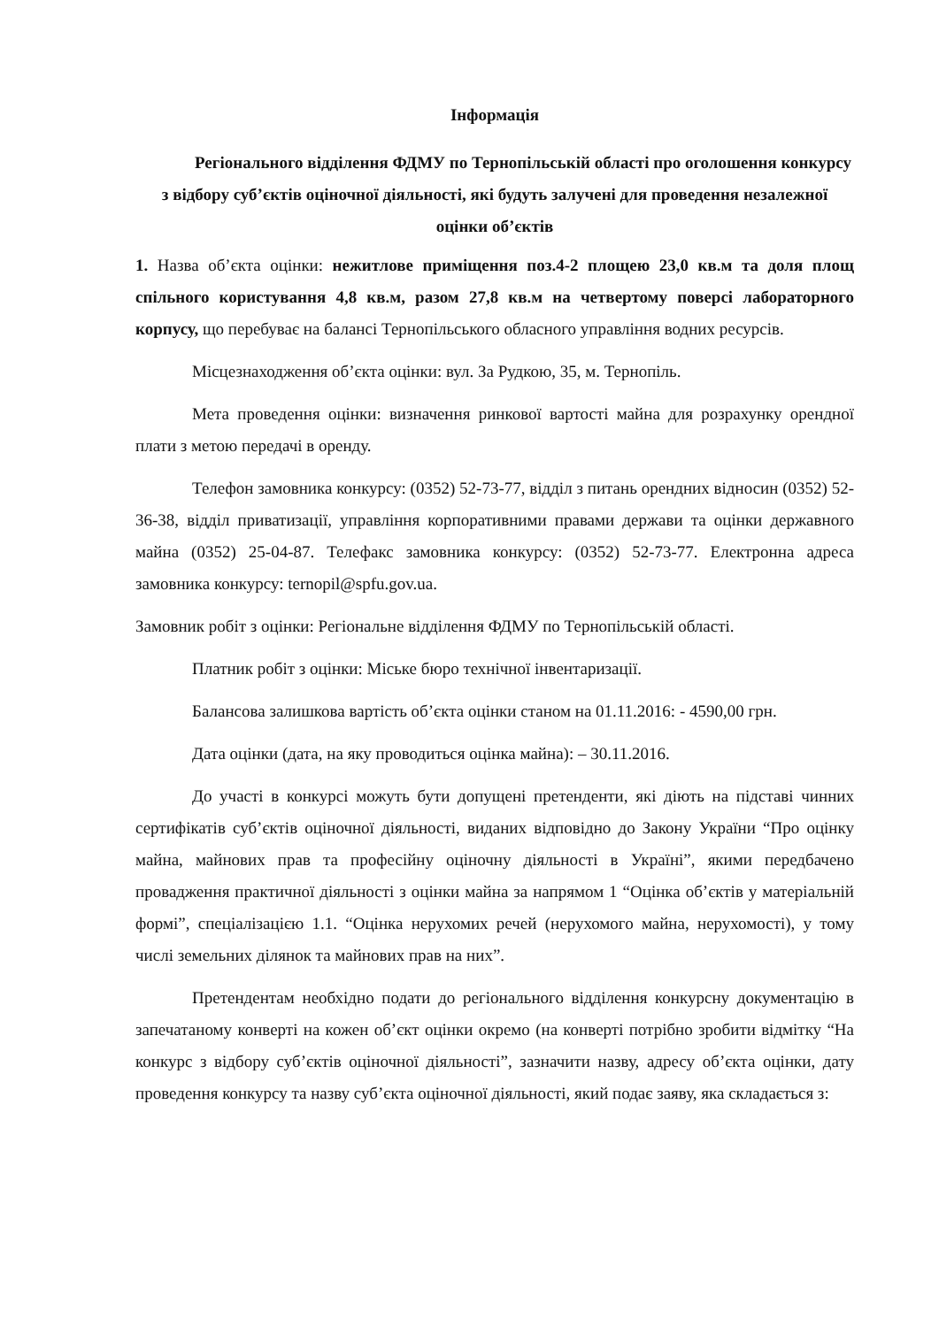Інформація
Регіонального відділення ФДМУ по Тернопільській області про оголошення конкурсу з відбору суб’єктів оціночної діяльності, які будуть залучені для проведення незалежної оцінки об’єктів
1. Назва об’єкта оцінки: нежитлове приміщення поз.4-2 площею 23,0 кв.м та доля площ спільного користування 4,8 кв.м, разом 27,8 кв.м на четвертому поверсі лабораторного корпусу, що перебуває на балансі Тернопільського обласного управління водних ресурсів.
Місцезнаходження об’єкта оцінки: вул. За Рудкою, 35, м. Тернопіль.
Мета проведення оцінки: визначення ринкової вартості майна для розрахунку орендної плати з метою передачі в оренду.
Телефон замовника конкурсу: (0352) 52-73-77, відділ з питань орендних відносин (0352) 52-36-38, відділ приватизації, управління корпоративними правами держави та оцінки державного майна (0352) 25-04-87. Телефакс замовника конкурсу: (0352) 52-73-77. Електронна адреса замовника конкурсу: ternopil@spfu.gov.ua.
Замовник робіт з оцінки: Регіональне відділення ФДМУ по Тернопільській області.
Платник робіт з оцінки: Міське бюро технічної інвентаризації.
Балансова залишкова вартість об’єкта оцінки станом на 01.11.2016: - 4590,00 грн.
Дата оцінки (дата, на яку проводиться оцінка майна): – 30.11.2016.
До участі в конкурсі можуть бути допущені претенденти, які діють на підставі чинних сертифікатів суб’єктів оціночної діяльності, виданих відповідно до Закону України “Про оцінку майна, майнових прав та професійну оціночну діяльності в Україні”, якими передбачено провадження практичної діяльності з оцінки майна за напрямом 1 “Оцінка об’єктів у матеріальній формі”, спеціалізацією 1.1. “Оцінка нерухомих речей (нерухомого майна, нерухомості), у тому числі земельних ділянок та майнових прав на них”.
Претендентам необхідно подати до регіонального відділення конкурсну документацію в запечатаному конверті на кожен об’єкт оцінки окремо (на конверті потрібно зробити відмітку “На конкурс з відбору суб’єктів оціночної діяльності”, зазначити назву, адресу об’єкта оцінки, дату проведення конкурсу та назву суб’єкта оціночної діяльності, який подає заяву, яка складається з: